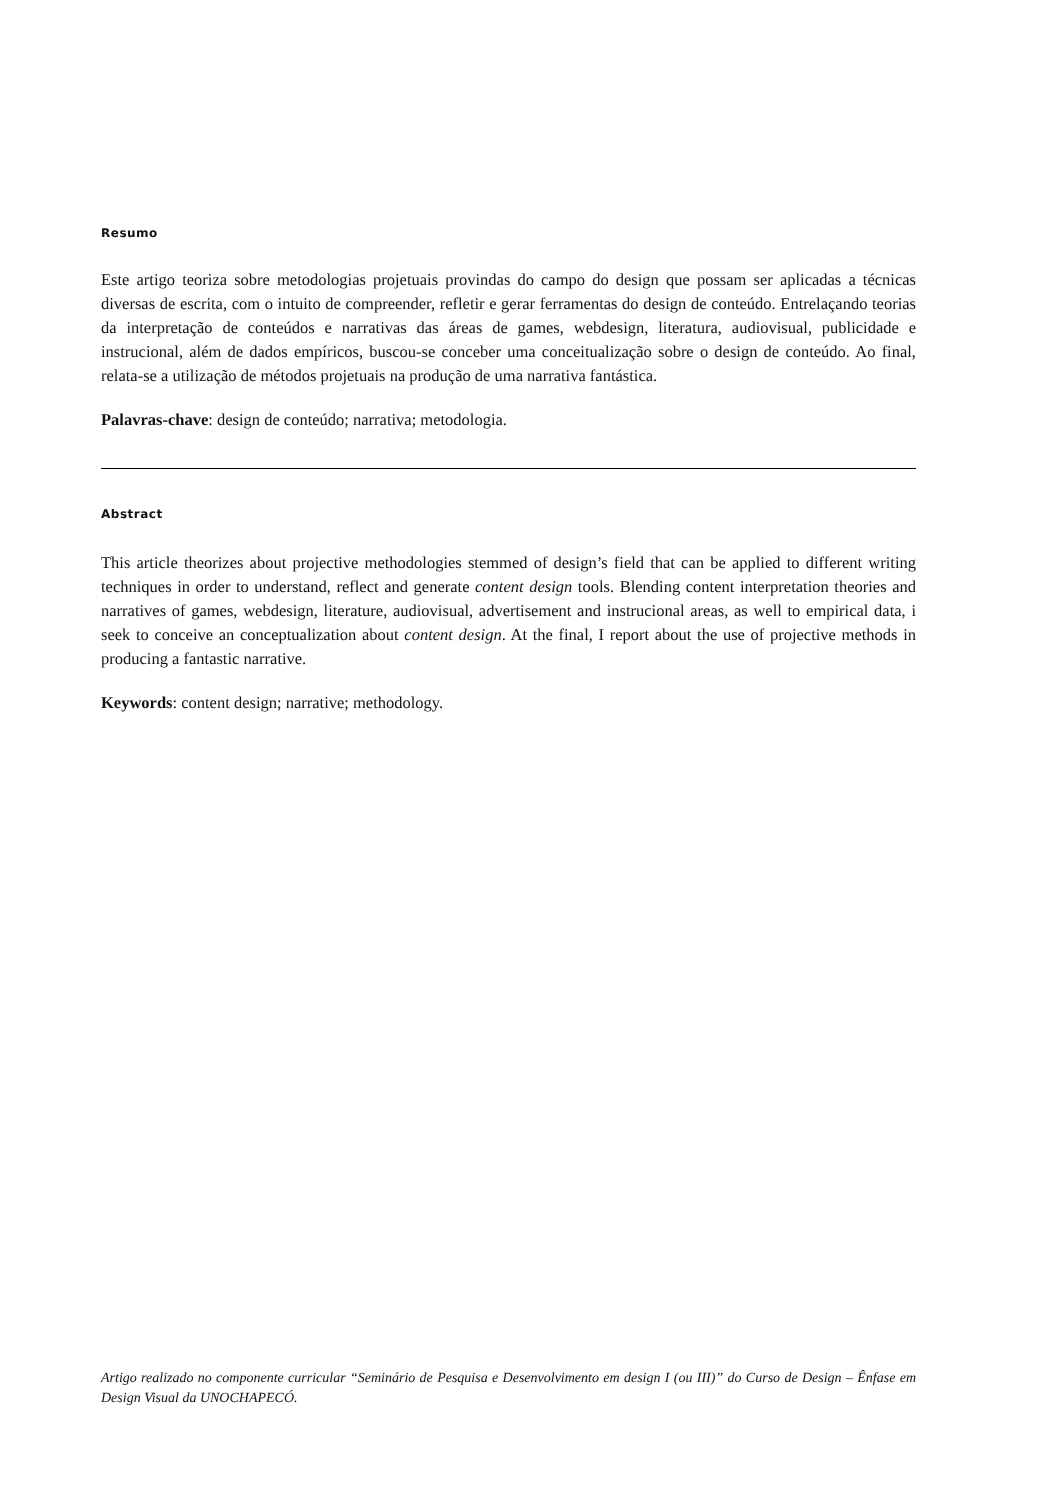Resumo
Este artigo teoriza sobre metodologias projetuais provindas do campo do design que possam ser aplicadas a técnicas diversas de escrita, com o intuito de compreender, refletir e gerar ferramentas do design de conteúdo. Entrelaçando teorias da interpretação de conteúdos e narrativas das áreas de games, webdesign, literatura, audiovisual, publicidade e instrucional, além de dados empíricos, buscou-se conceber uma conceitualização sobre o design de conteúdo. Ao final, relata-se a utilização de métodos projetuais na produção de uma narrativa fantástica.
Palavras-chave: design de conteúdo; narrativa; metodologia.
Abstract
This article theorizes about projective methodologies stemmed of design’s field that can be applied to different writing techniques in order to understand, reflect and generate content design tools. Blending content interpretation theories and narratives of games, webdesign, literature, audiovisual, advertisement and instrucional areas, as well to empirical data, i seek to conceive an conceptualization about content design. At the final, I report about the use of projective methods in producing a fantastic narrative.
Keywords: content design; narrative; methodology.
Artigo realizado no componente curricular “Seminário de Pesquisa e Desenvolvimento em design I (ou III)” do Curso de Design – Ênfase em Design Visual da UNOCHAPECÓ.